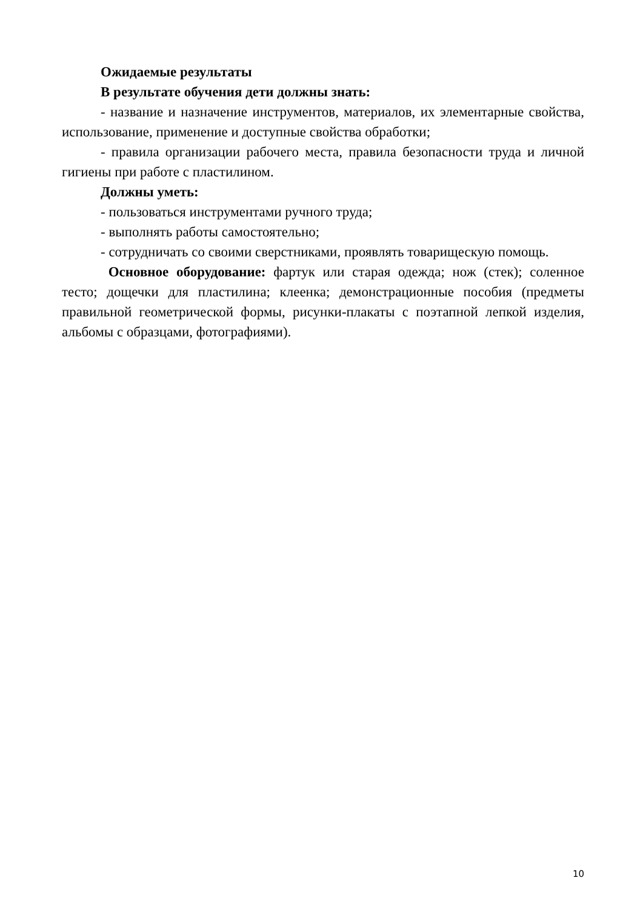Ожидаемые результаты
В результате обучения дети должны знать:
- название и назначение инструментов, материалов, их элементарные свойства, использование, применение и доступные свойства обработки;
- правила организации рабочего места, правила безопасности труда и личной гигиены при работе с пластилином.
Должны уметь:
- пользоваться инструментами ручного труда;
- выполнять работы самостоятельно;
- сотрудничать со своими сверстниками, проявлять товарищескую помощь.
Основное оборудование: фартук или старая одежда; нож (стек); соленное тесто; дощечки для пластилина; клеенка; демонстрационные пособия (предметы правильной геометрической формы, рисунки-плакаты с поэтапной лепкой изделия, альбомы с образцами, фотографиями).
10